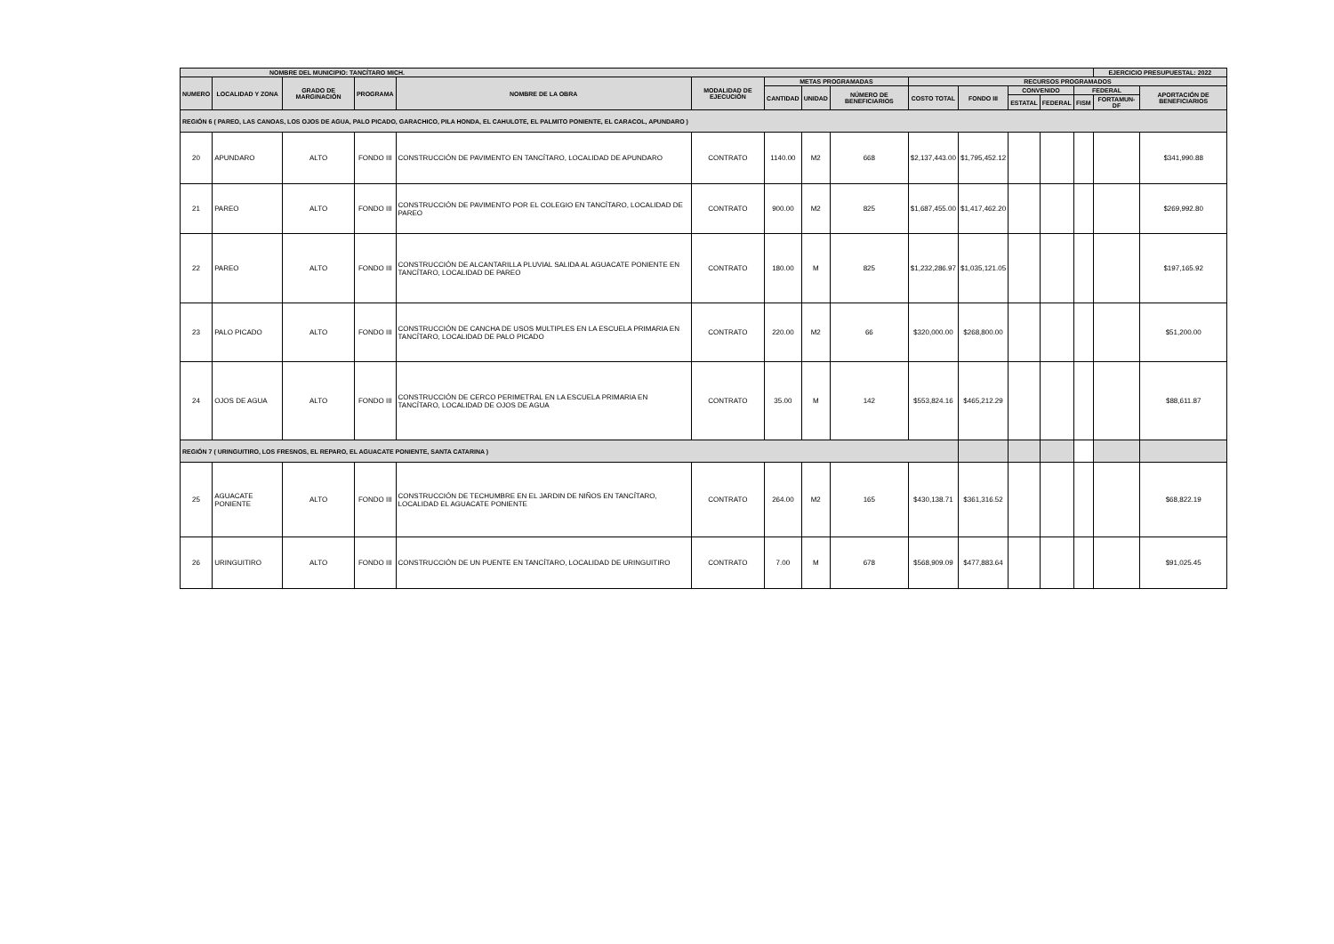| NOMBRE DEL MUNICIPIO: TANCÍTARO MICH. | | | | | | | | | | | | | | EJERCICIO PRESUPUESTAL: 2022 | |
| --- | --- | --- | --- | --- | --- | --- | --- | --- | --- | --- | --- | --- | --- | --- | --- |
| NUMERO | LOCALIDAD Y ZONA | GRADO DE MARGINACIÓN | PROGRAMA | NOMBRE DE LA OBRA | MODALIDAD DE EJECUCIÓN | METAS PROGRAMADAS | | | RECURSOS PROGRAMADOS | | | | | | |
| | | | | | | CANTIDAD | UNIDAD | NÚMERO DE BENEFICIARIOS | COSTO TOTAL | FONDO III | CONVENIDO | | FEDERAL | | APORTACIÓN DE BENEFICIARIOS |
| | | | | | | | | | | | ESTATAL | FEDERAL | FISM | FORTAMUN-DF | |
| REGIÓN 6 ( PAREO, LAS CANOAS, LOS OJOS DE AGUA, PALO PICADO, GARACHICO, PILA HONDA, EL CAHULOTE, EL PALMITO PONIENTE, EL CARACOL, APUNDARO ) | | | | | | | | | | | | | | | |
| 20 | APUNDARO | ALTO | FONDO III | CONSTRUCCIÓN DE PAVIMENTO EN TANCÍTARO, LOCALIDAD DE APUNDARO | CONTRATO | 1140.00 | M2 | 668 | $2,137,443.00 | $1,795,452.12 | | | | | $341,990.88 |
| 21 | PAREO | ALTO | FONDO III | CONSTRUCCIÓN DE PAVIMENTO POR EL COLEGIO EN TANCÍTARO, LOCALIDAD DE PAREO | CONTRATO | 900.00 | M2 | 825 | $1,687,455.00 | $1,417,462.20 | | | | | $269,992.80 |
| 22 | PAREO | ALTO | FONDO III | CONSTRUCCIÓN DE ALCANTARILLA PLUVIAL SALIDA AL AGUACATE PONIENTE EN TANCÍTARO, LOCALIDAD DE PAREO | CONTRATO | 180.00 | M | 825 | $1,232,286.97 | $1,035,121.05 | | | | | $197,165.92 |
| 23 | PALO PICADO | ALTO | FONDO III | CONSTRUCCIÓN DE CANCHA DE USOS MULTIPLES EN LA ESCUELA PRIMARIA EN TANCÍTARO, LOCALIDAD DE PALO PICADO | CONTRATO | 220.00 | M2 | 66 | $320,000.00 | $268,800.00 | | | | | $51,200.00 |
| 24 | OJOS DE AGUA | ALTO | FONDO III | CONSTRUCCIÓN DE CERCO PERIMETRAL EN LA ESCUELA PRIMARIA EN TANCÍTARO, LOCALIDAD DE OJOS DE AGUA | CONTRATO | 35.00 | M | 142 | $553,824.16 | $465,212.29 | | | | | $88,611.87 |
| REGIÓN 7 ( URINGUITIRO, LOS FRESNOS, EL REPARO, EL AGUACATE PONIENTE, SANTA CATARINA ) | | | | | | | | | | | | | | | |
| 25 | AGUACATE PONIENTE | ALTO | FONDO III | CONSTRUCCIÓN DE TECHUMBRE EN EL JARDIN DE NIÑOS EN TANCÍTARO, LOCALIDAD EL AGUACATE PONIENTE | CONTRATO | 264.00 | M2 | 165 | $430,138.71 | $361,316.52 | | | | | $68,822.19 |
| 26 | URINGUITIRO | ALTO | FONDO III | CONSTRUCCIÓN DE UN PUENTE EN TANCÍTARO, LOCALIDAD DE URINGUITIRO | CONTRATO | 7.00 | M | 678 | $568,909.09 | $477,883.64 | | | | | $91,025.45 |